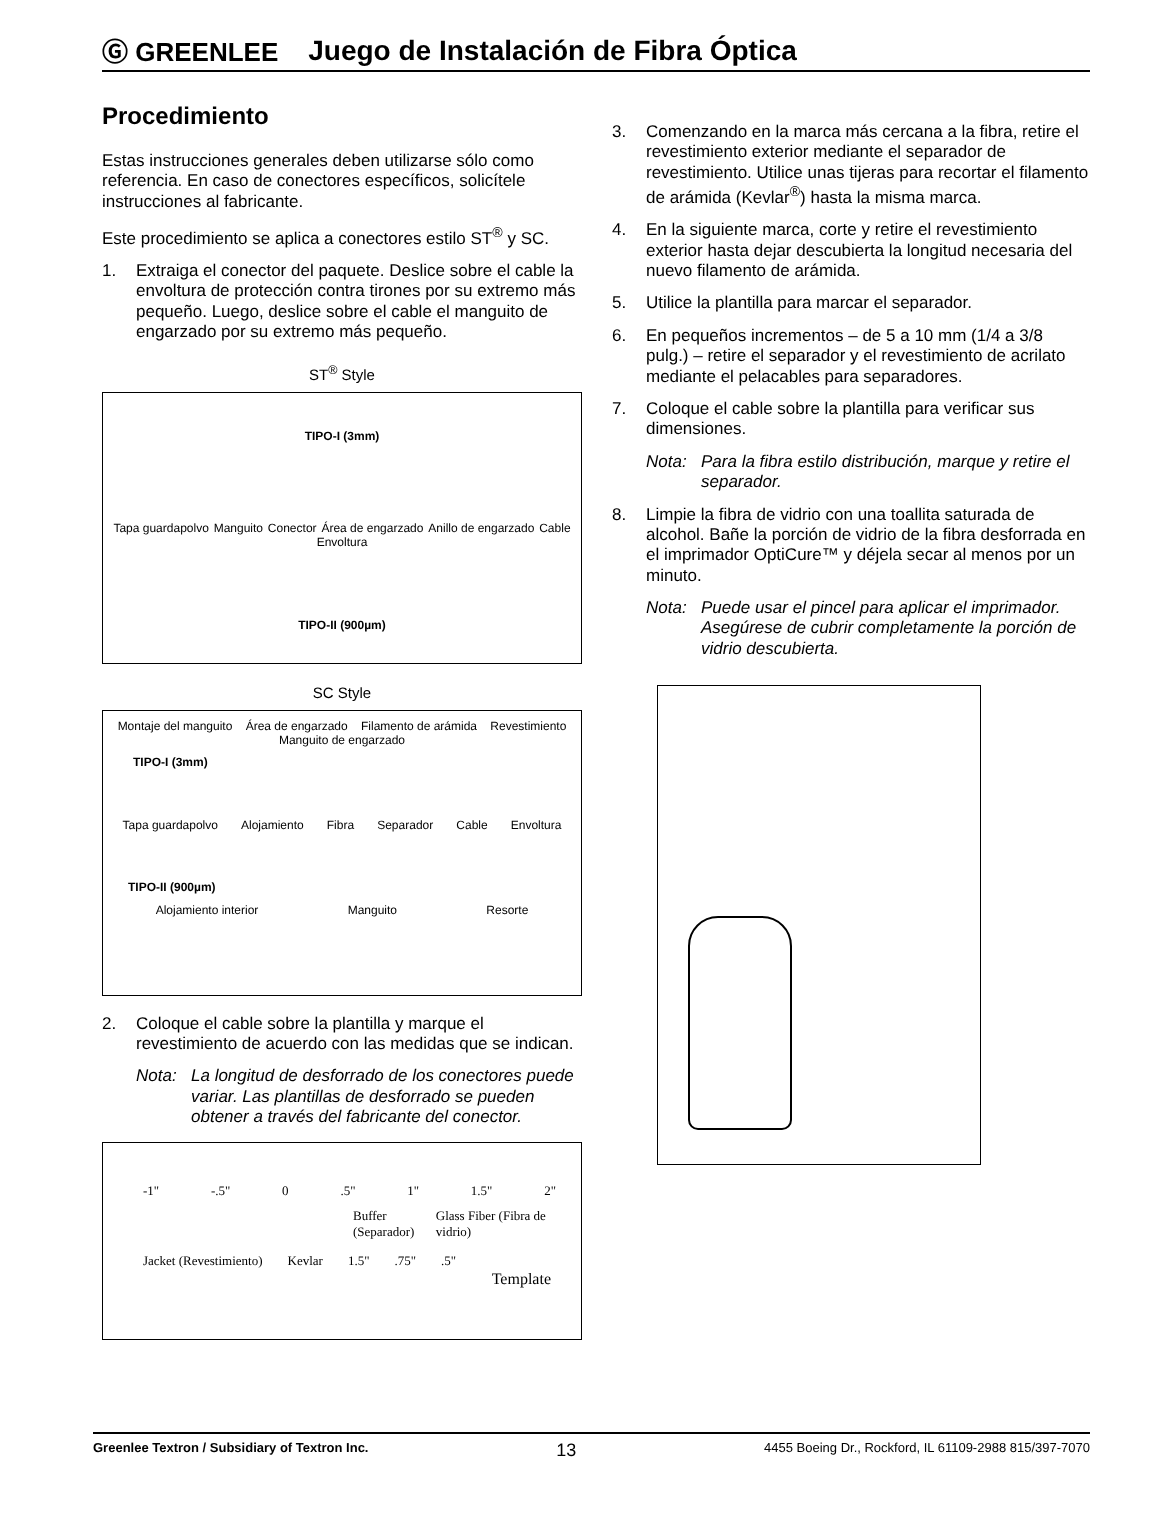Ⓖ GREENLEE Juego de Instalación de Fibra Óptica
Procedimiento
Estas instrucciones generales deben utilizarse sólo como referencia. En caso de conectores específicos, solicítele instrucciones al fabricante.
Este procedimiento se aplica a conectores estilo ST<sup>®</sup> y SC.
1. Extraiga el conector del paquete. Deslice sobre el cable la envoltura de protección contra tirones por su extremo más pequeño. Luego, deslice sobre el cable el manguito de engarzado por su extremo más pequeño.
ST<sup>®</sup> Style
TIPO-I (3mm)
Tapa guardapolvo Manguito Conector Área de engarzado Anillo de engarzado Cable Envoltura
TIPO-II (900µm)
SC Style
Montaje del manguito Área de engarzado Filamento de arámida Revestimiento Manguito de engarzado
TIPO-I (3mm)
Tapa guardapolvo Alojamiento Fibra Separador Cable Envoltura
TIPO-II (900µm)
Alojamiento interior Manguito Resorte
2. Coloque el cable sobre la plantilla y marque el revestimiento de acuerdo con las medidas que se indican.
Nota: La longitud de desforrado de los conectores puede variar. Las plantillas de desforrado se pueden obtener a través del fabricante del conector.
-1" -.5" 0 .5" 1" 1.5" 2"
Buffer (Separador) Glass Fiber (Fibra de vidrio)
Jacket (Revestimiento) Kevlar 1.5" .75" .5"
Template
3. Comenzando en la marca más cercana a la fibra, retire el revestimiento exterior mediante el separador de revestimiento. Utilice unas tijeras para recortar el filamento de arámida (Kevlar<sup>®</sup>) hasta la misma marca.
4. En la siguiente marca, corte y retire el revestimiento exterior hasta dejar descubierta la longitud necesaria del nuevo filamento de arámida.
5. Utilice la plantilla para marcar el separador.
6. En pequeños incrementos – de 5 a 10 mm (1/4 a 3/8 pulg.) – retire el separador y el revestimiento de acrilato mediante el pelacables para separadores.
7. Coloque el cable sobre la plantilla para verificar sus dimensiones.
Nota: Para la fibra estilo distribución, marque y retire el separador.
8. Limpie la fibra de vidrio con una toallita saturada de alcohol. Bañe la porción de vidrio de la fibra desforrada en el imprimador OptiCure™ y déjela secar al menos por un minuto.
Nota: Puede usar el pincel para aplicar el imprimador. Asegúrese de cubrir completamente la porción de vidrio descubierta.
Greenlee Textron / Subsidiary of Textron Inc. 13 4455 Boeing Dr., Rockford, IL 61109-2988 815/397-7070